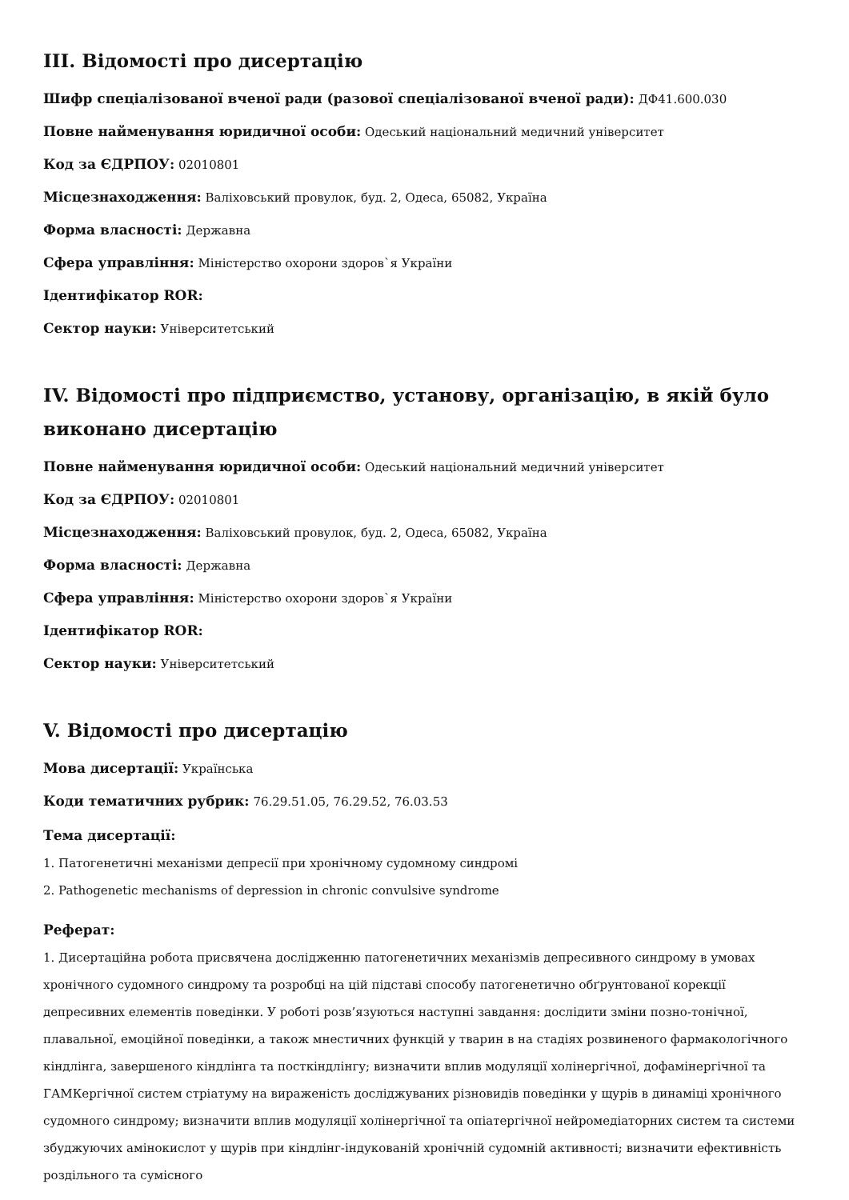III. Відомості про дисертацію
Шифр спеціалізованої вченої ради (разової спеціалізованої вченої ради): ДФ41.600.030
Повне найменування юридичної особи: Одеський національний медичний університет
Код за ЄДРПОУ: 02010801
Місцезнаходження: Валіховський провулок, буд. 2, Одеса, 65082, Україна
Форма власності: Державна
Сфера управління: Міністерство охорони здоров`я України
Ідентифікатор ROR:
Сектор науки: Університетський
IV. Відомості про підприємство, установу, організацію, в якій було виконано дисертацію
Повне найменування юридичної особи: Одеський національний медичний університет
Код за ЄДРПОУ: 02010801
Місцезнаходження: Валіховський провулок, буд. 2, Одеса, 65082, Україна
Форма власності: Державна
Сфера управління: Міністерство охорони здоров`я України
Ідентифікатор ROR:
Сектор науки: Університетський
V. Відомості про дисертацію
Мова дисертації: Українська
Коди тематичних рубрик: 76.29.51.05, 76.29.52, 76.03.53
Тема дисертації:
1. Патогенетичні механізми депресії при хронічному судомному синдромі
2. Pathogenetic mechanisms of depression in chronic convulsive syndrome
Реферат:
1. Дисертаційна робота присвячена дослідженню патогенетичних механізмів депресивного синдрому в умовах хронічного судомного синдрому та розробці на цій підставі способу патогенетично обґрунтованої корекції депресивних елементів поведінки. У роботі розв’язуються наступні завдання: дослідити зміни позно-тонічної, плавальної, емоційної поведінки, а також мнестичних функцій у тварин в на стадіях розвиненого фармакологічного кіндлінга, завершеного кіндлінга та посткіндлінгу; визначити вплив модуляції холінергічної, дофамінергічної та ГАМКергічної систем стріатуму на вираженість досліджуваних різновидів поведінки у щурів в динаміці хронічного судомного синдрому; визначити вплив модуляції холінергічної та опіатергічної нейромедіаторних систем та системи збуджуючих амінокислот у щурів при кіндлінг-індукованій хронічній судомній активності; визначити ефективність роздільного та сумісного